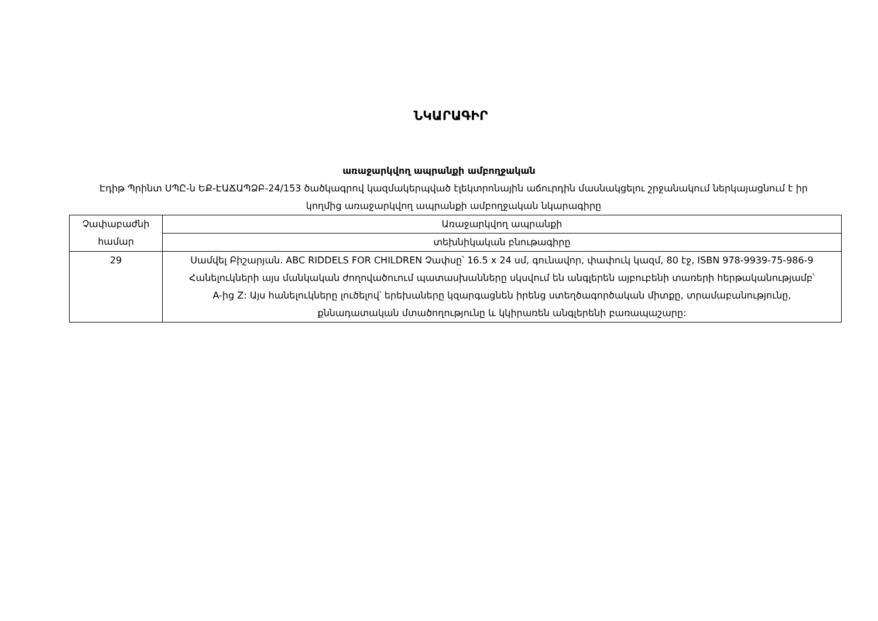ՆԿԱՐԱԳԻՐ
առաջարկվող ապրանքի ամբողջական
Էդիթ Պրինտ ՍՊԸ-ն ԵՔ-ԷԱՃԱՊՁԲ-24/153 ծածկագրով կազմակերպված էլեկտրոնային աճուրդին մասնակցելու շրջանակում ներկայացնում է իր կողմից առաջարկվող ապրանքի ամբողջական նկարագիրը
| Չափաբաժնի համար | Առաջարկվող ապրանքի |
| | տեխնիկական բնութագիրը |
| 29 | Սամվել Բիշարյան. ABC RIDDELS FOR CHILDREN Չափսը՝ 16.5 x 24 սմ, գունավոր, փափուկ կազմ, 80 էջ, ISBN 978-9939-75-986-9 Հանելուկների այս մանկական ժողովածուում պատասխանները սկսվում են անգլերեն այբուբենի տառերի հերթականությամբ՝ A-ից Z: Այս հանելուկները լուծելով՝ երեխաները կզարգացնեն իրենց ստեղծագործական միտքը, տրամաբանությունը, քննադատական մտածողությունը և կկիրառեն անգլերենի բառապաշարը: |